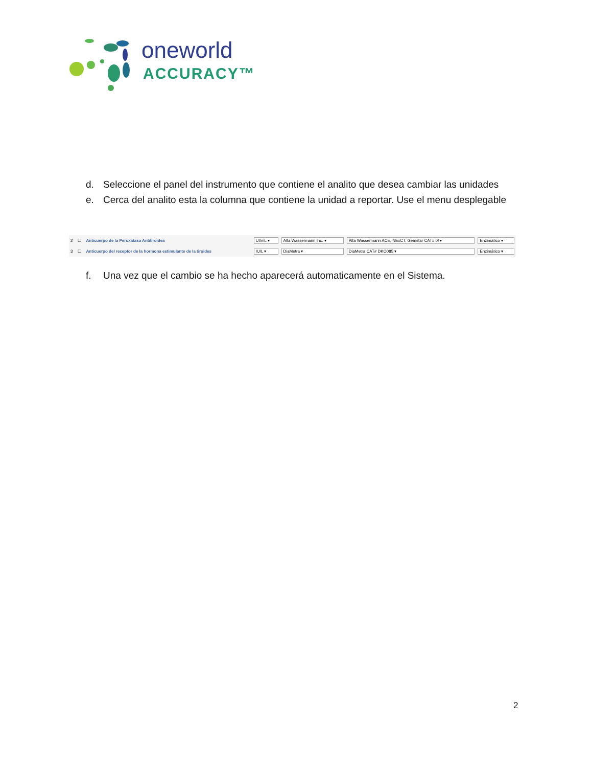oneworld
ACCURACY™
d. Seleccione el panel del instrumento que contiene el analito que desea cambiar las unidades
e. Cerca del analito esta la columna que contiene la unidad a reportar. Use el menu desplegable
| 2 | ☐ | Anticuerpo de la Peroxidasa Antitiroidea | UI/mL ▾ | Alfa Wassermann Inc. ▾ | Alfa Wassermann ACE, NExCT, Gemstar CAT# 0! ▾ | Enzimático ▾ |
| 3 | ☐ | Anticuerpo del receptor de la hormona estimulante de la tiroides | IU/L ▾ | DiaMetra ▾ | DiaMetra CAT# DKO085 ▾ | Enzimático ▾ |
f. Una vez que el cambio se ha hecho aparecerá automaticamente en el Sistema.
2